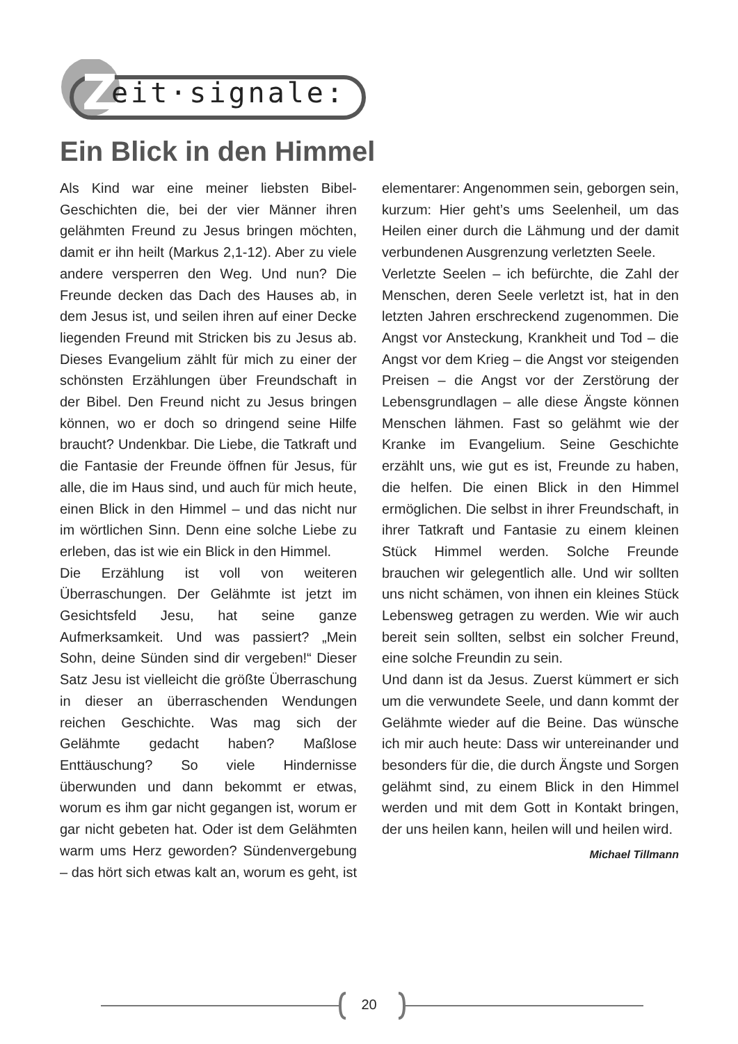Z
eit·signale:
Ein Blick in den Himmel
Als Kind war eine meiner liebsten Bibel-Geschichten die, bei der vier Männer ihren gelähmten Freund zu Jesus bringen möchten, damit er ihn heilt (Markus 2,1-12). Aber zu viele andere versperren den Weg. Und nun? Die Freunde decken das Dach des Hauses ab, in dem Jesus ist, und seilen ihren auf einer Decke liegenden Freund mit Stricken bis zu Jesus ab. Dieses Evangelium zählt für mich zu einer der schönsten Erzählungen über Freundschaft in der Bibel. Den Freund nicht zu Jesus bringen können, wo er doch so dringend seine Hilfe braucht? Undenkbar. Die Liebe, die Tatkraft und die Fantasie der Freunde öffnen für Jesus, für alle, die im Haus sind, und auch für mich heute, einen Blick in den Himmel – und das nicht nur im wörtlichen Sinn. Denn eine solche Liebe zu erleben, das ist wie ein Blick in den Himmel.
Die Erzählung ist voll von weiteren Überraschungen. Der Gelähmte ist jetzt im Gesichtsfeld Jesu, hat seine ganze Aufmerksamkeit. Und was passiert? „Mein Sohn, deine Sünden sind dir vergeben!“ Dieser Satz Jesu ist vielleicht die größte Überraschung in dieser an überraschenden Wendungen reichen Geschichte. Was mag sich der Gelähmte gedacht haben? Maßlose Enttäuschung? So viele Hindernisse überwunden und dann bekommt er etwas, worum es ihm gar nicht gegangen ist, worum er gar nicht gebeten hat. Oder ist dem Gelähmten warm ums Herz geworden? Sündenvergebung – das hört sich etwas kalt an, worum es geht, ist elementarer: Angenommen sein, geborgen sein, kurzum: Hier geht’s ums Seelenheil, um das Heilen einer durch die Lähmung und der damit verbundenen Ausgrenzung verletzten Seele.
Verletzte Seelen – ich befürchte, die Zahl der Menschen, deren Seele verletzt ist, hat in den letzten Jahren erschreckend zugenommen. Die Angst vor Ansteckung, Krankheit und Tod – die Angst vor dem Krieg – die Angst vor steigenden Preisen – die Angst vor der Zerstörung der Lebensgrundlagen – alle diese Ängste können Menschen lähmen. Fast so gelähmt wie der Kranke im Evangelium. Seine Geschichte erzählt uns, wie gut es ist, Freunde zu haben, die helfen. Die einen Blick in den Himmel ermöglichen. Die selbst in ihrer Freundschaft, in ihrer Tatkraft und Fantasie zu einem kleinen Stück Himmel werden. Solche Freunde brauchen wir gelegentlich alle. Und wir sollten uns nicht schämen, von ihnen ein kleines Stück Lebensweg getragen zu werden. Wie wir auch bereit sein sollten, selbst ein solcher Freund, eine solche Freundin zu sein.
Und dann ist da Jesus. Zuerst kümmert er sich um die verwundete Seele, und dann kommt der Gelähmte wieder auf die Beine. Das wünsche ich mir auch heute: Dass wir untereinander und besonders für die, die durch Ängste und Sorgen gelähmt sind, zu einem Blick in den Himmel werden und mit dem Gott in Kontakt bringen, der uns heilen kann, heilen will und heilen wird.
Michael Tillmann
20